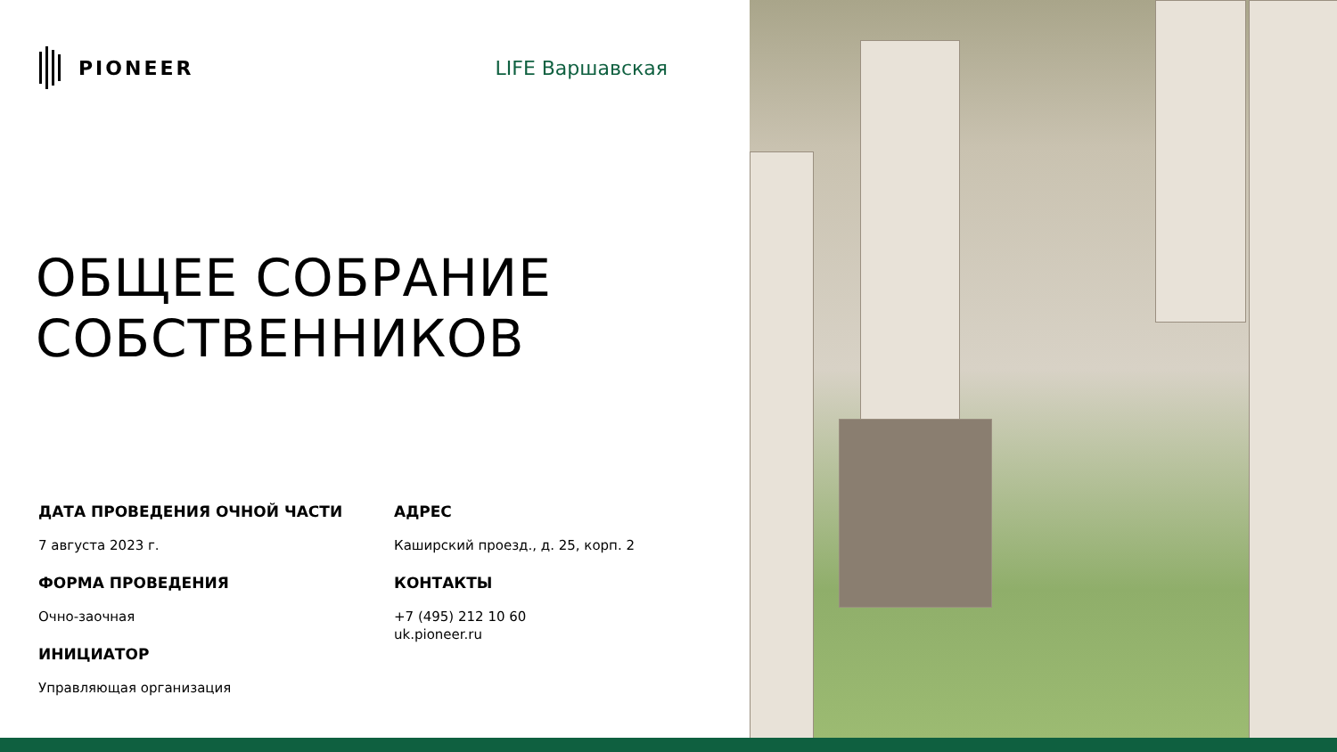PIONEER LIFE Варшавская
ОБЩЕЕ СОБРАНИЕ
СОБСТВЕННИКОВ
ДАТА ПРОВЕДЕНИЯ ОЧНОЙ ЧАСТИ
7 августа 2023 г.
ФОРМА ПРОВЕДЕНИЯ
Очно-заочная
ИНИЦИАТОР
Управляющая организация
АДРЕС
Каширский проезд., д. 25, корп. 2
КОНТАКТЫ
+7 (495) 212 10 60
uk.pioneer.ru